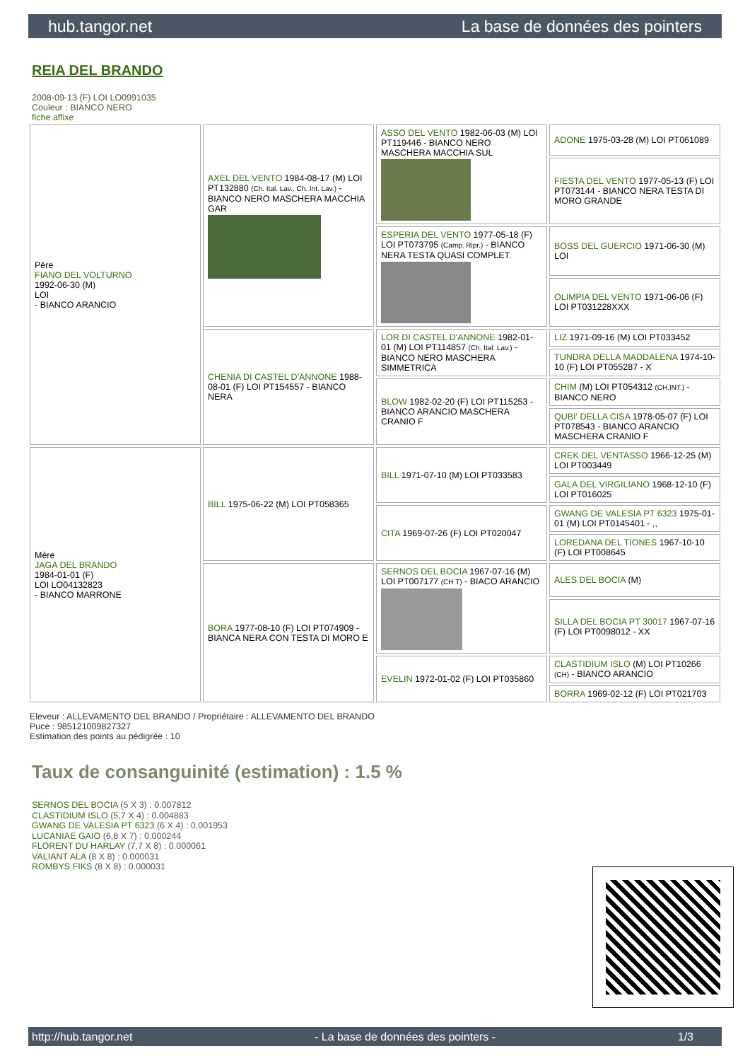hub.tangor.net La base de données des pointers
REIA DEL BRANDO
2008-09-13 (F) LOI LO0991035
Couleur : BIANCO NERO
fiche affixe
| Père FIANO DEL VOLTURNO 1992-06-30 (M) LOI - BIANCO ARANCIO | AXEL DEL VENTO 1984-08-17 (M) LOI PT132880 (Ch. Ital. Lav., Ch. Int. Lav.) - BIANCO NERO MASCHERA MACCHIA GAR | ASSO DEL VENTO 1982-06-03 (M) LOI PT119446 - BIANCO NERO MASCHERA MACCHIA SUL | ADONE 1975-03-28 (M) LOI PT061089 |
| | | | FIESTA DEL VENTO 1977-05-13 (F) LOI PT073144 - BIANCO NERA TESTA DI MORO GRANDE |
| | | ESPERIA DEL VENTO 1977-05-18 (F) LOI PT073795 (Camp. Ripr.) - BIANCO NERA TESTA QUASI COMPLET. | BOSS DEL GUERCIO 1971-06-30 (M) LOI |
| | | | OLIMPIA DEL VENTO 1971-06-06 (F) LOI PT031228XXX |
| | CHENIA DI CASTEL D'ANNONE 1988-08-01 (F) LOI PT154557 - BIANCO NERA | LOR DI CASTEL D'ANNONE 1982-01-01 (M) LOI PT114857 (Ch. Ital. Lav.) - BIANCO NERO MASCHERA SIMMETRICA | LIZ 1971-09-16 (M) LOI PT033452 |
| | | | TUNDRA DELLA MADDALENA 1974-10-10 (F) LOI PT055287 - X |
| | | BLOW 1982-02-20 (F) LOI PT115253 - BIANCO ARANCIO MASCHERA CRANIO F | CHIM (M) LOI PT054312 (CH.INT.) - BIANCO NERO |
| | | | QUBI' DELLA CISA 1978-05-07 (F) LOI PT078543 - BIANCO ARANCIO MASCHERA CRANIO F |
| Mère JAGA DEL BRANDO 1984-01-01 (F) LOI LO04132823 - BIANCO MARRONE | BILL 1975-06-22 (M) LOI PT058365 | BILL 1971-07-10 (M) LOI PT033583 | CREK DEL VENTASSO 1966-12-25 (M) LOI PT003449 |
| | | | GALA DEL VIRGILIANO 1968-12-10 (F) LOI PT016025 |
| | | CITA 1969-07-26 (F) LOI PT020047 | GWANG DE VALESIA PT 6323 1975-01-01 (M) LOI PT0145401 - ,, |
| | | | LOREDANA DEL TIONES 1967-10-10 (F) LOI PT008645 |
| | BORA 1977-08-10 (F) LOI PT074909 - BIANCA NERA CON TESTA DI MORO E | SERNOS DEL BOCIA 1967-07-16 (M) LOI PT007177 (CH T) - BIACO ARANCIO | ALES DEL BOCIA (M) |
| | | | SILLA DEL BOCIA PT 30017 1967-07-16 (F) LOI PT0098012 - XX |
| | | EVELIN 1972-01-02 (F) LOI PT035860 | CLASTIDIUM ISLO (M) LOI PT10266 (CH) - BIANCO ARANCIO |
| | | | BORRA 1969-02-12 (F) LOI PT021703 |
Eleveur : ALLEVAMENTO DEL BRANDO / Propriétaire : ALLEVAMENTO DEL BRANDO
Puce : 985121009827327
Estimation des points au pédigrée : 10
Taux de consanguinité (estimation) : 1.5 %
SERNOS DEL BOCIA (5 X 3) : 0.007812
CLASTIDIUM ISLO (5,7 X 4) : 0.004883
GWANG DE VALESIA PT 6323 (6 X 4) : 0.001953
LUCANIAE GAIO (6,8 X 7) : 0.000244
FLORENT DU HARLAY (7,7 X 8) : 0.000061
VALIANT ALA (8 X 8) : 0.000031
ROMBYS FIKS (8 X 8) : 0.000031
http://hub.tangor.net - La base de données des pointers - 1/3